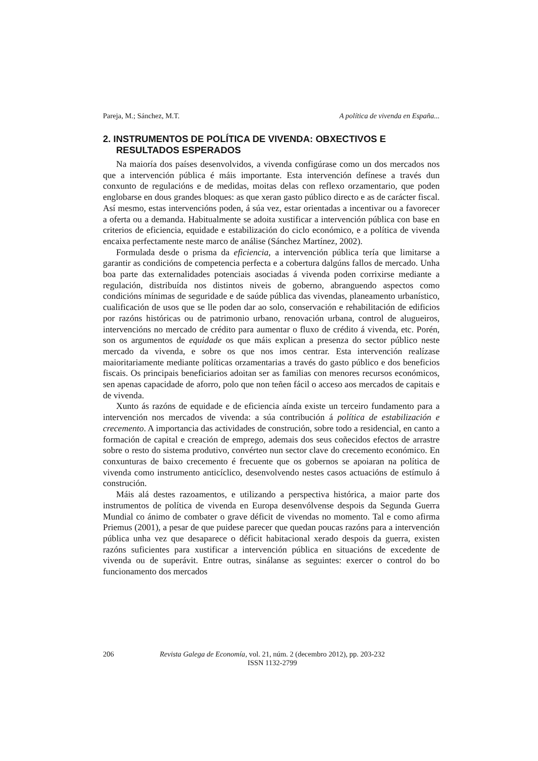Pareja, M.; Sánchez, M.T. A política de vivenda en España...
2. INSTRUMENTOS DE POLÍTICA DE VIVENDA: OBXECTIVOS E RESULTADOS ESPERADOS
Na maioría dos países desenvolvidos, a vivenda configúrase como un dos mercados nos que a intervención pública é máis importante. Esta intervención defínese a través dun conxunto de regulacións e de medidas, moitas delas con reflexo orzamentario, que poden englobarse en dous grandes bloques: as que xeran gasto público directo e as de carácter fiscal. Así mesmo, estas intervencións poden, á súa vez, estar orientadas a incentivar ou a favorecer a oferta ou a demanda. Habitualmente se adoita xustificar a intervención pública con base en criterios de eficiencia, equidade e estabilización do ciclo económico, e a política de vivenda encaixa perfectamente neste marco de análise (Sánchez Martínez, 2002).
Formulada desde o prisma da eficiencia, a intervención pública tería que limitarse a garantir as condicións de competencia perfecta e a cobertura dalgúns fallos de mercado. Unha boa parte das externalidades potenciais asociadas á vivenda poden corrixirse mediante a regulación, distribuída nos distintos niveis de goberno, abranguendo aspectos como condicións mínimas de seguridade e de saúde pública das vivendas, planeamento urbanístico, cualificación de usos que se lle poden dar ao solo, conservación e rehabilitación de edificios por razóns históricas ou de patrimonio urbano, renovación urbana, control de alugueiros, intervencións no mercado de crédito para aumentar o fluxo de crédito á vivenda, etc. Porén, son os argumentos de equidade os que máis explican a presenza do sector público neste mercado da vivenda, e sobre os que nos imos centrar. Esta intervención realízase maioritariamente mediante políticas orzamentarias a través do gasto público e dos beneficios fiscais. Os principais beneficiarios adoitan ser as familias con menores recursos económicos, sen apenas capacidade de aforro, polo que non teñen fácil o acceso aos mercados de capitais e de vivenda.
Xunto ás razóns de equidade e de eficiencia aínda existe un terceiro fundamento para a intervención nos mercados de vivenda: a súa contribución á política de estabilización e crecemento. A importancia das actividades de construción, sobre todo a residencial, en canto a formación de capital e creación de emprego, ademais dos seus coñecidos efectos de arrastre sobre o resto do sistema produtivo, convérteo nun sector clave do crecemento económico. En conxunturas de baixo crecemento é frecuente que os gobernos se apoiaran na política de vivenda como instrumento anticíclico, desenvolvendo nestes casos actuacións de estímulo á construción.
Máis alá destes razoamentos, e utilizando a perspectiva histórica, a maior parte dos instrumentos de política de vivenda en Europa desenvólvense despois da Segunda Guerra Mundial co ánimo de combater o grave déficit de vivendas no momento. Tal e como afirma Priemus (2001), a pesar de que puidese parecer que quedan poucas razóns para a intervención pública unha vez que desaparece o déficit habitacional xerado despois da guerra, existen razóns suficientes para xustificar a intervención pública en situacións de excedente de vivenda ou de superávit. Entre outras, sinálanse as seguintes: exercer o control do bo funcionamento dos mercados
206 Revista Galega de Economía, vol. 21, núm. 2 (decembro 2012), pp. 203-232
ISSN 1132-2799